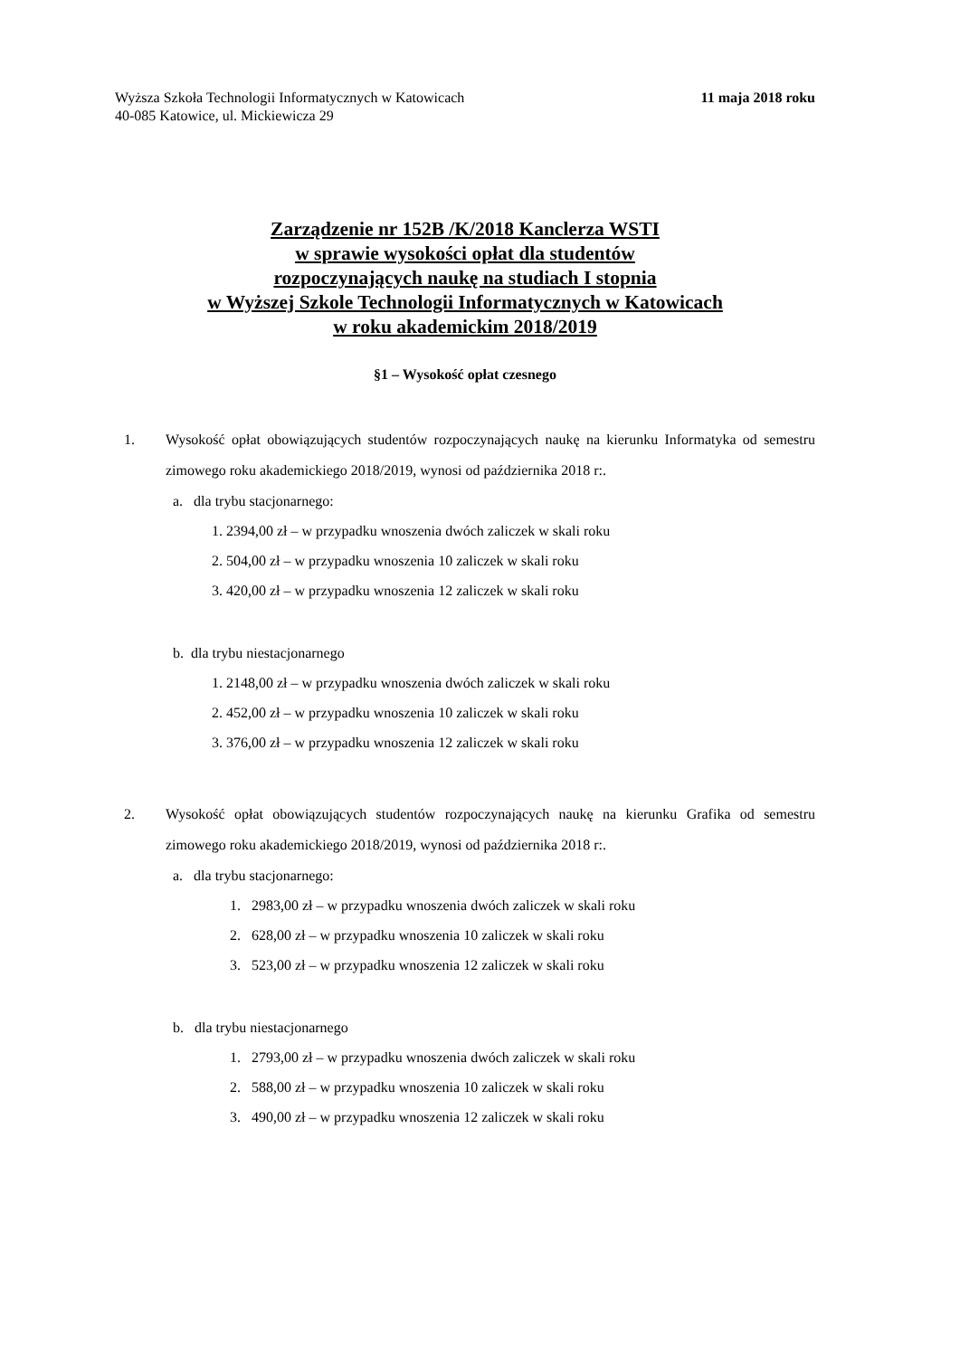Wyższa Szkoła Technologii Informatycznych w Katowicach
40-085 Katowice, ul. Mickiewicza 29
11 maja 2018 roku
Zarządzenie nr 152B /K/2018 Kanclerza WSTI
w sprawie wysokości opłat dla studentów
rozpoczynających naukę na studiach I stopnia
w Wyższej Szkole Technologii Informatycznych w Katowicach
w roku akademickim 2018/2019
§1 – Wysokość opłat czesnego
1. Wysokość opłat obowiązujących studentów rozpoczynających naukę na kierunku Informatyka od semestru zimowego roku akademickiego 2018/2019, wynosi od października 2018 r:.
a. dla trybu stacjonarnego:
1. 2394,00 zł – w przypadku wnoszenia dwóch zaliczek w skali roku
2. 504,00 zł – w przypadku wnoszenia 10 zaliczek w skali roku
3. 420,00 zł – w przypadku wnoszenia 12 zaliczek w skali roku
b. dla trybu niestacjonarnego
1. 2148,00 zł – w przypadku wnoszenia dwóch zaliczek w skali roku
2. 452,00 zł – w przypadku wnoszenia 10 zaliczek w skali roku
3. 376,00 zł – w przypadku wnoszenia 12 zaliczek w skali roku
2. Wysokość opłat obowiązujących studentów rozpoczynających naukę na kierunku Grafika od semestru zimowego roku akademickiego 2018/2019, wynosi od października 2018 r:.
a. dla trybu stacjonarnego:
1. 2983,00 zł – w przypadku wnoszenia dwóch zaliczek w skali roku
2. 628,00 zł – w przypadku wnoszenia 10 zaliczek w skali roku
3. 523,00 zł – w przypadku wnoszenia 12 zaliczek w skali roku
b. dla trybu niestacjonarnego
1. 2793,00 zł – w przypadku wnoszenia dwóch zaliczek w skali roku
2. 588,00 zł – w przypadku wnoszenia 10 zaliczek w skali roku
3. 490,00 zł – w przypadku wnoszenia 12 zaliczek w skali roku